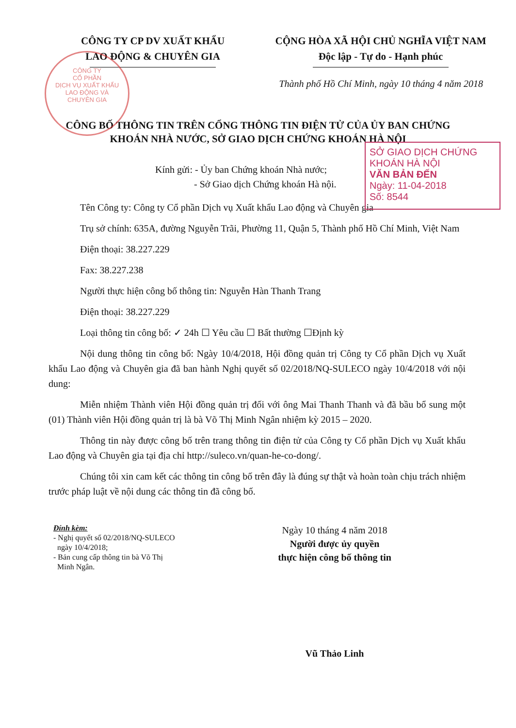CÔNG TY
CỔ PHẦN
DỊCH VỤ XUẤT KHẨU
LAO ĐỘNG VÀ
CHUYÊN GIA
CÔNG TY CP DV XUẤT KHẨU
LAO ĐỘNG & CHUYÊN GIA
CỘNG HÒA XÃ HỘI CHỦ NGHĨA VIỆT NAM
Độc lập - Tự do - Hạnh phúc
Thành phố Hồ Chí Minh, ngày 10 tháng 4 năm 2018
CÔNG BỐ THÔNG TIN TRÊN CỔNG THÔNG TIN ĐIỆN TỬ CỦA ỦY BAN CHỨNG KHOÁN NHÀ NƯỚC, SỞ GIAO DỊCH CHỨNG KHOÁN HÀ NỘI
SỞ GIAO DỊCH CHỨNG KHOÁN HÀ NỘI
VĂN BẢN ĐẾN
Ngày: 11-04-2018
Số: 8544
Kính gửi: - Ủy ban Chứng khoán Nhà nước;
- Sở Giao dịch Chứng khoán Hà nội.
Tên Công ty: Công ty Cổ phần Dịch vụ Xuất khẩu Lao động và Chuyên gia
Trụ sở chính: 635A, đường Nguyễn Trãi, Phường 11, Quận 5, Thành phố Hồ Chí Minh, Việt Nam
Điện thoại: 38.227.229
Fax: 38.227.238
Người thực hiện công bố thông tin: Nguyễn Hàn Thanh Trang
Điện thoại: 38.227.229
Loại thông tin công bố: ✓ 24h ☐ Yêu cầu ☐ Bất thường ☐Định kỳ
Nội dung thông tin công bố: Ngày 10/4/2018, Hội đồng quản trị Công ty Cổ phần Dịch vụ Xuất khẩu Lao động và Chuyên gia đã ban hành Nghị quyết số 02/2018/NQ-SULECO ngày 10/4/2018 với nội dung:
Miễn nhiệm Thành viên Hội đồng quản trị đối với ông Mai Thanh Thanh và đã bầu bổ sung một (01) Thành viên Hội đồng quản trị là bà Võ Thị Minh Ngân nhiệm kỳ 2015 – 2020.
Thông tin này được công bố trên trang thông tin điện tử của Công ty Cổ phần Dịch vụ Xuất khẩu Lao động và Chuyên gia tại địa chỉ http://suleco.vn/quan-he-co-dong/.
Chúng tôi xin cam kết các thông tin công bố trên đây là đúng sự thật và hoàn toàn chịu trách nhiệm trước pháp luật về nội dung các thông tin đã công bố.
Đính kèm:
- Nghị quyết số 02/2018/NQ-SULECO
ngày 10/4/2018;
- Bản cung cấp thông tin bà Võ Thị
Minh Ngân.
Ngày 10 tháng 4 năm 2018
Người được ủy quyền
thực hiện công bố thông tin
Vũ Thảo Linh